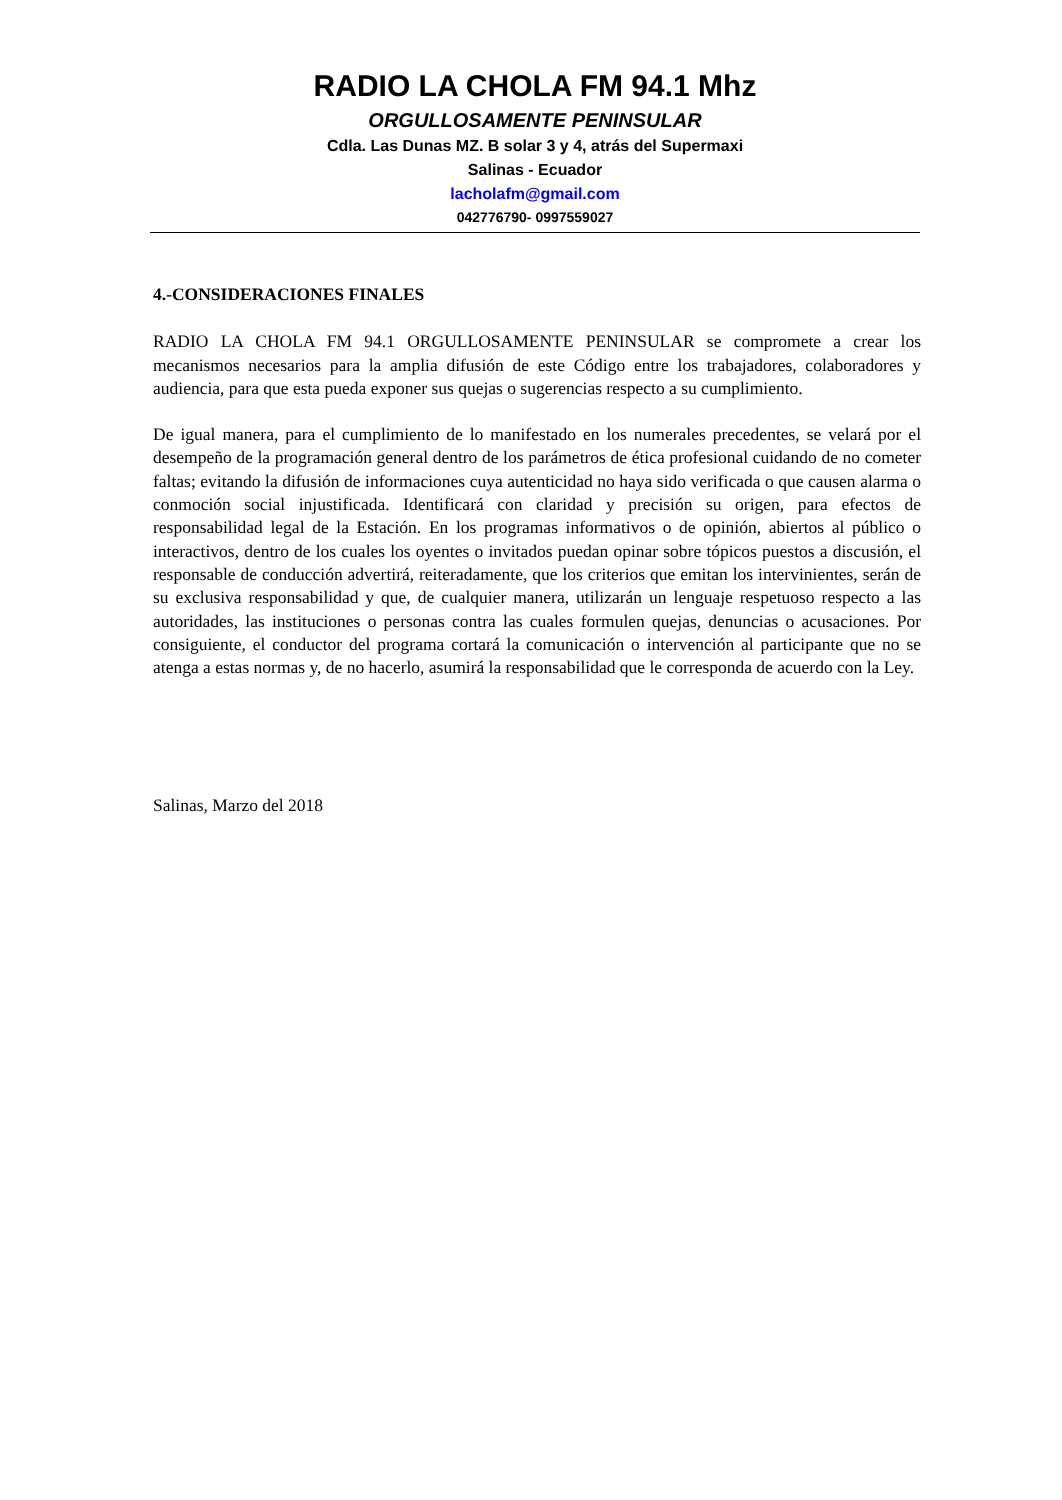RADIO LA CHOLA FM 94.1 Mhz
ORGULLOSAMENTE PENINSULAR
Cdla. Las Dunas MZ. B solar 3 y 4, atrás del Supermaxi
Salinas - Ecuador
lacholafm@gmail.com
042776790- 0997559027
4.-CONSIDERACIONES FINALES
RADIO LA CHOLA FM 94.1 ORGULLOSAMENTE PENINSULAR se compromete a crear los mecanismos necesarios para la amplia difusión de este Código entre los trabajadores, colaboradores y audiencia, para que esta pueda exponer sus quejas o sugerencias respecto a su cumplimiento.
De igual manera, para el cumplimiento de lo manifestado en los numerales precedentes, se velará por el desempeño de la programación general dentro de los parámetros de ética profesional cuidando de no cometer faltas; evitando la difusión de informaciones cuya autenticidad no haya sido verificada o que causen alarma o conmoción social injustificada. Identificará con claridad y precisión su origen, para efectos de responsabilidad legal de la Estación. En los programas informativos o de opinión, abiertos al público o interactivos, dentro de los cuales los oyentes o invitados puedan opinar sobre tópicos puestos a discusión, el responsable de conducción advertirá, reiteradamente, que los criterios que emitan los intervinientes, serán de su exclusiva responsabilidad y que, de cualquier manera, utilizarán un lenguaje respetuoso respecto a las autoridades, las instituciones o personas contra las cuales formulen quejas, denuncias o acusaciones. Por consiguiente, el conductor del programa cortará la comunicación o intervención al participante que no se atenga a estas normas y, de no hacerlo, asumirá la responsabilidad que le corresponda de acuerdo con la Ley.
Salinas, Marzo del 2018